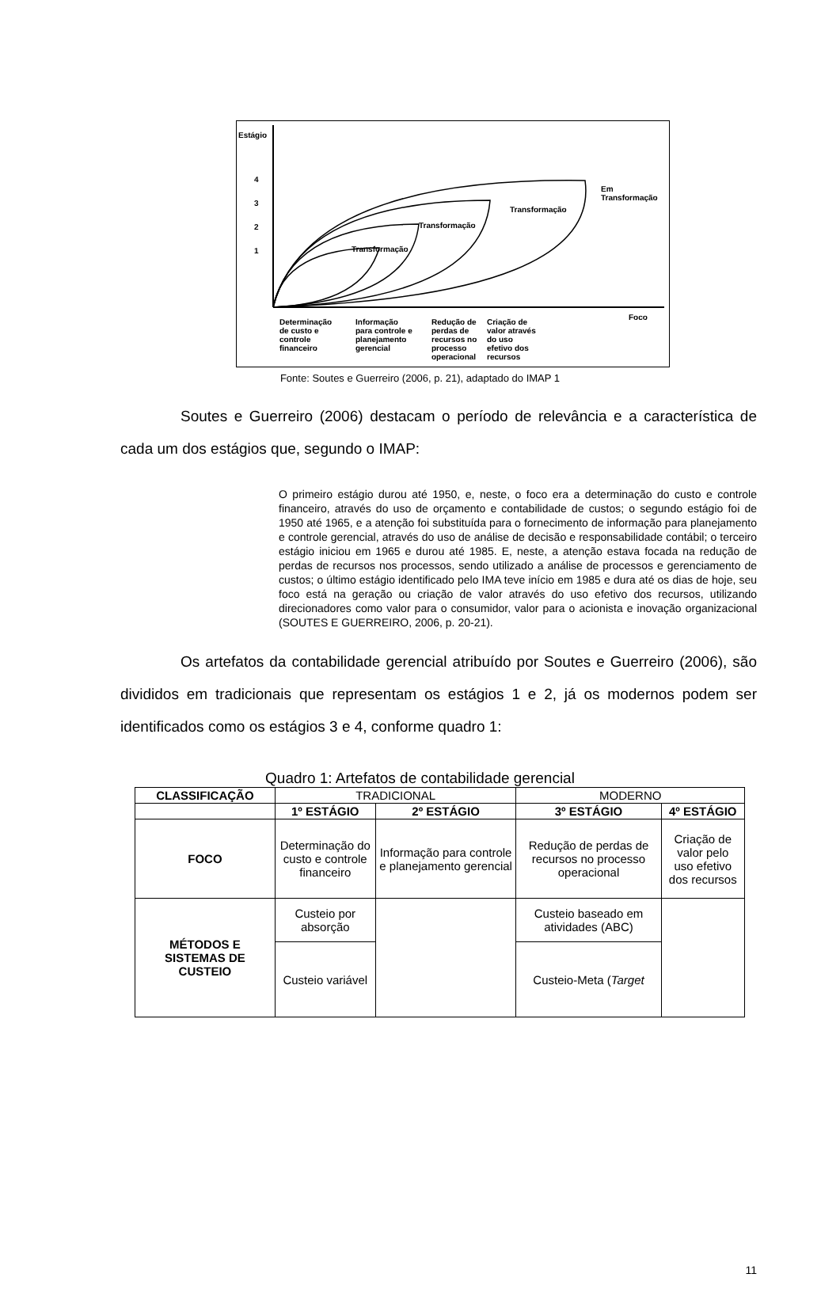Estágio
4
3
2
1 Transformação
Transformação
Transformação
Em
Transformação
Foco
Determinação
de custo e
controle
financeiro
Informação
para controle e
planejamento
gerencial
Redução de
perdas de
recursos no
processo
operacional
Criação de
valor através
do uso
efetivo dos
recursos
Fonte: Soutes e Guerreiro (2006, p. 21), adaptado do IMAP 1
Soutes e Guerreiro (2006) destacam o período de relevância e a característica de cada um dos estágios que, segundo o IMAP:
O primeiro estágio durou até 1950, e, neste, o foco era a determinação do custo e controle financeiro, através do uso de orçamento e contabilidade de custos; o segundo estágio foi de 1950 até 1965, e a atenção foi substituída para o fornecimento de informação para planejamento e controle gerencial, através do uso de análise de decisão e responsabilidade contábil; o terceiro estágio iniciou em 1965 e durou até 1985. E, neste, a atenção estava focada na redução de perdas de recursos nos processos, sendo utilizado a análise de processos e gerenciamento de custos; o último estágio identificado pelo IMA teve início em 1985 e dura até os dias de hoje, seu foco está na geração ou criação de valor através do uso efetivo dos recursos, utilizando direcionadores como valor para o consumidor, valor para o acionista e inovação organizacional (SOUTES E GUERREIRO, 2006, p. 20-21).
Os artefatos da contabilidade gerencial atribuído por Soutes e Guerreiro (2006), são divididos em tradicionais que representam os estágios 1 e 2, já os modernos podem ser identificados como os estágios 3 e 4, conforme quadro 1:
Quadro 1: Artefatos de contabilidade gerencial
| CLASSIFICAÇÃO | TRADICIONAL | | MODERNO | |
| | 1º ESTÁGIO | 2º ESTÁGIO | 3º ESTÁGIO | 4º ESTÁGIO |
| FOCO | Determinação do custo e controle financeiro | Informação para controle e planejamento gerencial | Redução de perdas de recursos no processo operacional | Criação de valor pelo uso efetivo dos recursos |
| MÉTODOS E SISTEMAS DE CUSTEIO | Custeio por absorção | | Custeio baseado em atividades (ABC) | |
| | Custeio variável | | Custeio-Meta ( Target | |
11